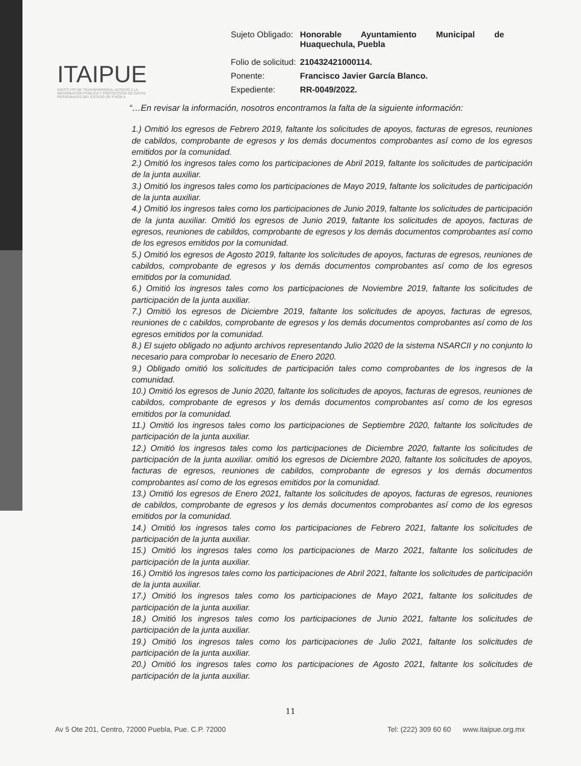ITAIPUE
INSTITUTO DE TRANSPARENCIA, ACCESO A LA INFORMACIÓN PÚBLICA Y PROTECCIÓN DE DATOS PERSONALES DEL ESTADO DE PUEBLA
| Sujeto Obligado: | Honorable Ayuntamiento Municipal de Huaquechula, Puebla |
| Folio de solicitud: | 210432421000114. |
| Ponente: | Francisco Javier García Blanco. |
| Expediente: | RR-0049/2022. |
“…En revisar la información, nosotros encontramos la falta de la siguiente información:
1.) Omitió los egresos de Febrero 2019, faltante los solicitudes de apoyos, facturas de egresos, reuniones de cabildos, comprobante de egresos y los demás documentos comprobantes así como de los egresos emitidos por la comunidad.
2.) Omitió los ingresos tales como los participaciones de Abril 2019, faltante los solicitudes de participación de la junta auxiliar.
3.) Omitió los ingresos tales como los participaciones de Mayo 2019, faltante los solicitudes de participación de la junta auxiliar.
4.) Omitió los ingresos tales como los participaciones de Junio 2019, faltante los solicitudes de participación de la junta auxiliar. Omitió los egresos de Junio 2019, faltante los solicitudes de apoyos, facturas de egresos, reuniones de cabildos, comprobante de egresos y los demás documentos comprobantes así como de los egresos emitidos por la comunidad.
5.) Omitió los egresos de Agosto 2019, faltante los solicitudes de apoyos, facturas de egresos, reuniones de cabildos, comprobante de egresos y los demás documentos comprobantes así como de los egresos emitidos por la comunidad.
6.) Omitió los ingresos tales como los participaciones de Noviembre 2019, faltante los solicitudes de participación de la junta auxiliar.
7.) Omitió los egresos de Diciembre 2019, faltante los solicitudes de apoyos, facturas de egresos, reuniones de c cabildos, comprobante de egresos y los demás documentos comprobantes así como de los egresos emitidos por la comunidad.
8.) El sujeto obligado no adjunto archivos representando Julio 2020 de la sistema NSARCII y no conjunto lo necesario para comprobar lo necesario de Enero 2020.
9.) Obligado omitió los solicitudes de participación tales como comprobantes de los ingresos de la comunidad.
10.) Omitió los egresos de Junio 2020, faltante los solicitudes de apoyos, facturas de egresos, reuniones de cabildos, comprobante de egresos y los demás documentos comprobantes así como de los egresos emitidos por la comunidad.
11.) Omitió los ingresos tales como los participaciones de Septiembre 2020, faltante los solicitudes de participación de la junta auxiliar.
12.) Omitió los ingresos tales como los participaciones de Diciembre 2020, faltante los solicitudes de participación de la junta auxiliar. omitió los egresos de Diciembre 2020, faltante los solicitudes de apoyos, facturas de egresos, reuniones de cabildos, comprobante de egresos y los demás documentos comprobantes así como de los egresos emitidos por la comunidad.
13.) Omitió los egresos de Enero 2021, faltante los solicitudes de apoyos, facturas de egresos, reuniones de cabildos, comprobante de egresos y los demás documentos comprobantes así como de los egresos emitidos por la comunidad.
14.) Omitió los ingresos tales como los participaciones de Febrero 2021, faltante los solicitudes de participación de la junta auxiliar.
15.) Omitió los ingresos tales como los participaciones de Marzo 2021, faltante los solicitudes de participación de la junta auxiliar.
16.) Omitió los ingresos tales como los participaciones de Abril 2021, faltante los solicitudes de participación de la junta auxiliar.
17.) Omitió los ingresos tales como los participaciones de Mayo 2021, faltante los solicitudes de participación de la junta auxiliar.
18.) Omitió los ingresos tales como los participaciones de Junio 2021, faltante los solicitudes de participación de la junta auxiliar.
19.) Omitió los ingresos tales como los participaciones de Julio 2021, faltante los solicitudes de participación de la junta auxiliar.
20.) Omitió los ingresos tales como los participaciones de Agosto 2021, faltante los solicitudes de participación de la junta auxiliar.
11
Av 5 Ote 201, Centro, 72000 Puebla, Pue. C.P. 72000 Tel: (222) 309 60 60 www.itaipue.org.mx